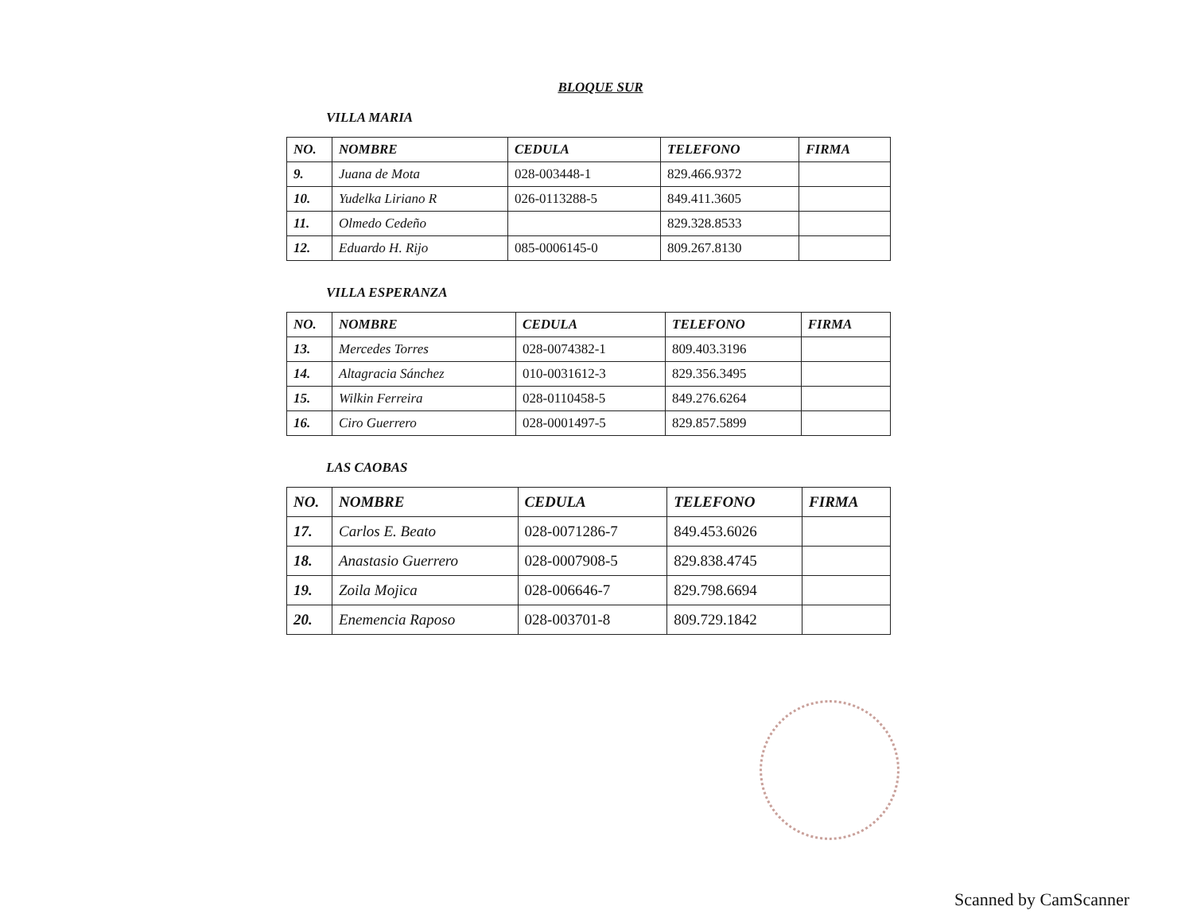BLOQUE SUR
VILLA MARIA
| NO. | NOMBRE | CEDULA | TELEFONO | FIRMA |
| --- | --- | --- | --- | --- |
| 9. | Juana de Mota | 028-003448-1 | 829.466.9372 | |
| 10. | Yudelka Liriano R | 026-0113288-5 | 849.411.3605 | |
| 11. | Olmedo Cedeño | | 829.328.8533 | |
| 12. | Eduardo H. Rijo | 085-0006145-0 | 809.267.8130 | |
VILLA ESPERANZA
| NO. | NOMBRE | CEDULA | TELEFONO | FIRMA |
| --- | --- | --- | --- | --- |
| 13. | Mercedes Torres | 028-0074382-1 | 809.403.3196 | |
| 14. | Altagracia Sánchez | 010-0031612-3 | 829.356.3495 | |
| 15. | Wilkin Ferreira | 028-0110458-5 | 849.276.6264 | |
| 16. | Ciro Guerrero | 028-0001497-5 | 829.857.5899 | |
LAS CAOBAS
| NO. | NOMBRE | CEDULA | TELEFONO | FIRMA |
| --- | --- | --- | --- | --- |
| 17. | Carlos E. Beato | 028-0071286-7 | 849.453.6026 | |
| 18. | Anastasio Guerrero | 028-0007908-5 | 829.838.4745 | |
| 19. | Zoila Mojica | 028-006646-7 | 829.798.6694 | |
| 20. | Enemencia Raposo | 028-003701-8 | 809.729.1842 | |
Scanned by CamScanner